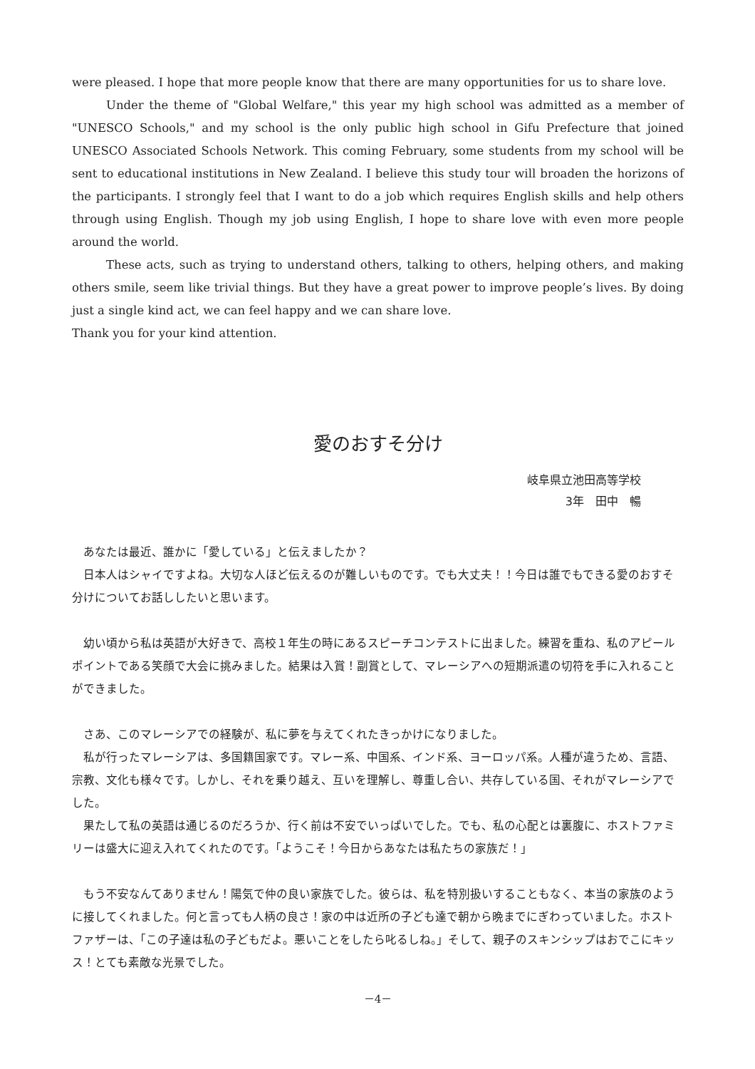were pleased. I hope that more people know that there are many opportunities for us to share love.
Under the theme of "Global Welfare," this year my high school was admitted as a member of "UNESCO Schools," and my school is the only public high school in Gifu Prefecture that joined UNESCO Associated Schools Network. This coming February, some students from my school will be sent to educational institutions in New Zealand. I believe this study tour will broaden the horizons of the participants. I strongly feel that I want to do a job which requires English skills and help others through using English. Though my job using English, I hope to share love with even more people around the world.
These acts, such as trying to understand others, talking to others, helping others, and making others smile, seem like trivial things. But they have a great power to improve people’s lives. By doing just a single kind act, we can feel happy and we can share love.
Thank you for your kind attention.
愛のおすそ分け
岐阜県立池田高等学校
3年　田中　暢
あなたは最近、誰かに「愛している」と伝えましたか？
日本人はシャイですよね。大切な人ほど伝えるのが難しいものです。でも大丈夫！！今日は誰でもできる愛のおすそ分けについてお話ししたいと思います。
幼い頃から私は英語が大好きで、高校１年生の時にあるスピーチコンテストに出ました。練習を重ね、私のアピールポイントである笑顔で大会に挑みました。結果は入賞！副賞として、マレーシアへの短期派遣の切符を手に入れることができました。
さあ、このマレーシアでの経験が、私に夢を与えてくれたきっかけになりました。
私が行ったマレーシアは、多国籍国家です。マレー系、中国系、インド系、ヨーロッパ系。人種が違うため、言語、宗教、文化も様々です。しかし、それを乗り越え、互いを理解し、尊重し合い、共存している国、それがマレーシアでした。
果たして私の英語は通じるのだろうか、行く前は不安でいっぱいでした。でも、私の心配とは裏腹に、ホストファミリーは盛大に迎え入れてくれたのです。「ようこそ！今日からあなたは私たちの家族だ！」
もう不安なんてありません！陽気で仲の良い家族でした。彼らは、私を特別扱いすることもなく、本当の家族のように接してくれました。何と言っても人柄の良さ！家の中は近所の子ども達で朝から晩までにぎわっていました。ホストファザーは、「この子達は私の子どもだよ。悪いことをしたら叱るしね。」そして、親子のスキンシップはおでこにキッス！とても素敵な光景でした。
－4－